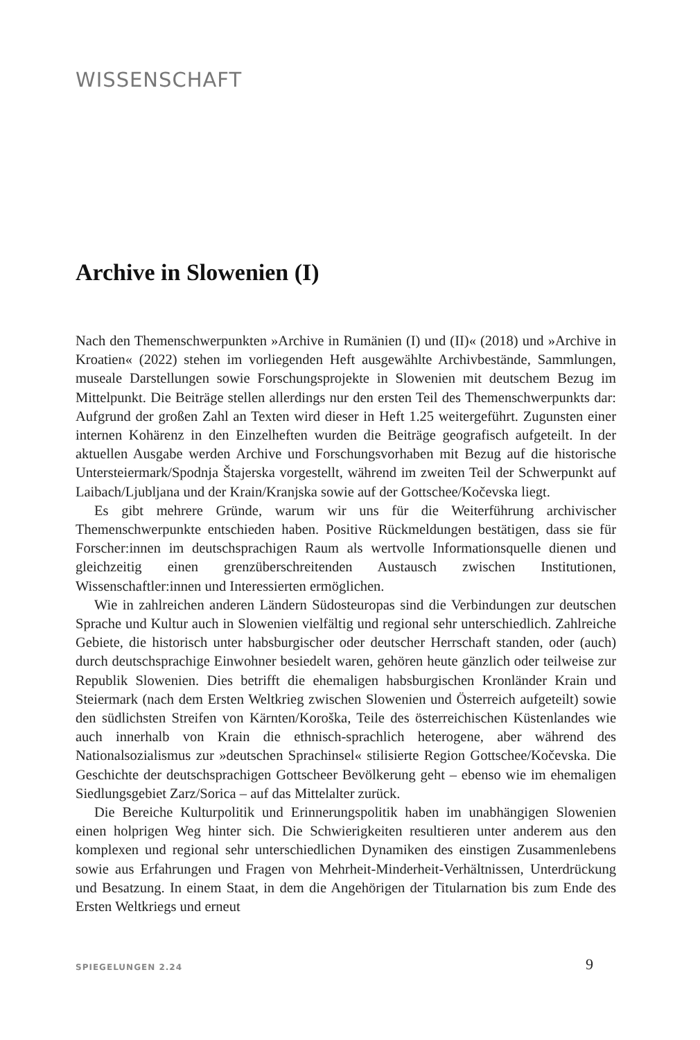WISSENSCHAFT
Archive in Slowenien (I)
Nach den Themenschwerpunkten »Archive in Rumänien (I) und (II)« (2018) und »Archive in Kroatien« (2022) stehen im vorliegenden Heft ausgewählte Archivbestände, Sammlungen, museale Darstellungen sowie Forschungsprojekte in Slowenien mit deutschem Bezug im Mittelpunkt. Die Beiträge stellen allerdings nur den ersten Teil des Themenschwerpunkts dar: Aufgrund der großen Zahl an Texten wird dieser in Heft 1.25 weitergeführt. Zugunsten einer internen Kohärenz in den Einzelheften wurden die Beiträge geografisch aufgeteilt. In der aktuellen Ausgabe werden Archive und Forschungsvorhaben mit Bezug auf die historische Untersteiermark/Spodnja Štajerska vorgestellt, während im zweiten Teil der Schwerpunkt auf Laibach/Ljubljana und der Krain/Kranjska sowie auf der Gottschee/Kočevska liegt.
Es gibt mehrere Gründe, warum wir uns für die Weiterführung archivischer Themenschwerpunkte entschieden haben. Positive Rückmeldungen bestätigen, dass sie für Forscher:innen im deutschsprachigen Raum als wertvolle Informationsquelle dienen und gleichzeitig einen grenzüberschreitenden Austausch zwischen Institutionen, Wissenschaftler:innen und Interessierten ermöglichen.
Wie in zahlreichen anderen Ländern Südosteuropas sind die Verbindungen zur deutschen Sprache und Kultur auch in Slowenien vielfältig und regional sehr unterschiedlich. Zahlreiche Gebiete, die historisch unter habsburgischer oder deutscher Herrschaft standen, oder (auch) durch deutschsprachige Einwohner besiedelt waren, gehören heute gänzlich oder teilweise zur Republik Slowenien. Dies betrifft die ehemaligen habsburgischen Kronländer Krain und Steiermark (nach dem Ersten Weltkrieg zwischen Slowenien und Österreich aufgeteilt) sowie den südlichsten Streifen von Kärnten/Koroška, Teile des österreichischen Küstenlandes wie auch innerhalb von Krain die ethnisch-sprachlich heterogene, aber während des Nationalsozialismus zur »deutschen Sprachinsel« stilisierte Region Gottschee/Kočevska. Die Geschichte der deutschsprachigen Gottscheer Bevölkerung geht – ebenso wie im ehemaligen Siedlungsgebiet Zarz/Sorica – auf das Mittelalter zurück.
Die Bereiche Kulturpolitik und Erinnerungspolitik haben im unabhängigen Slowenien einen holprigen Weg hinter sich. Die Schwierigkeiten resultieren unter anderem aus den komplexen und regional sehr unterschiedlichen Dynamiken des einstigen Zusammenlebens sowie aus Erfahrungen und Fragen von Mehrheit-Minderheit-Verhältnissen, Unterdrückung und Besatzung. In einem Staat, in dem die Angehörigen der Titularnation bis zum Ende des Ersten Weltkriegs und erneut
SPIEGELUNGEN 2.24 9